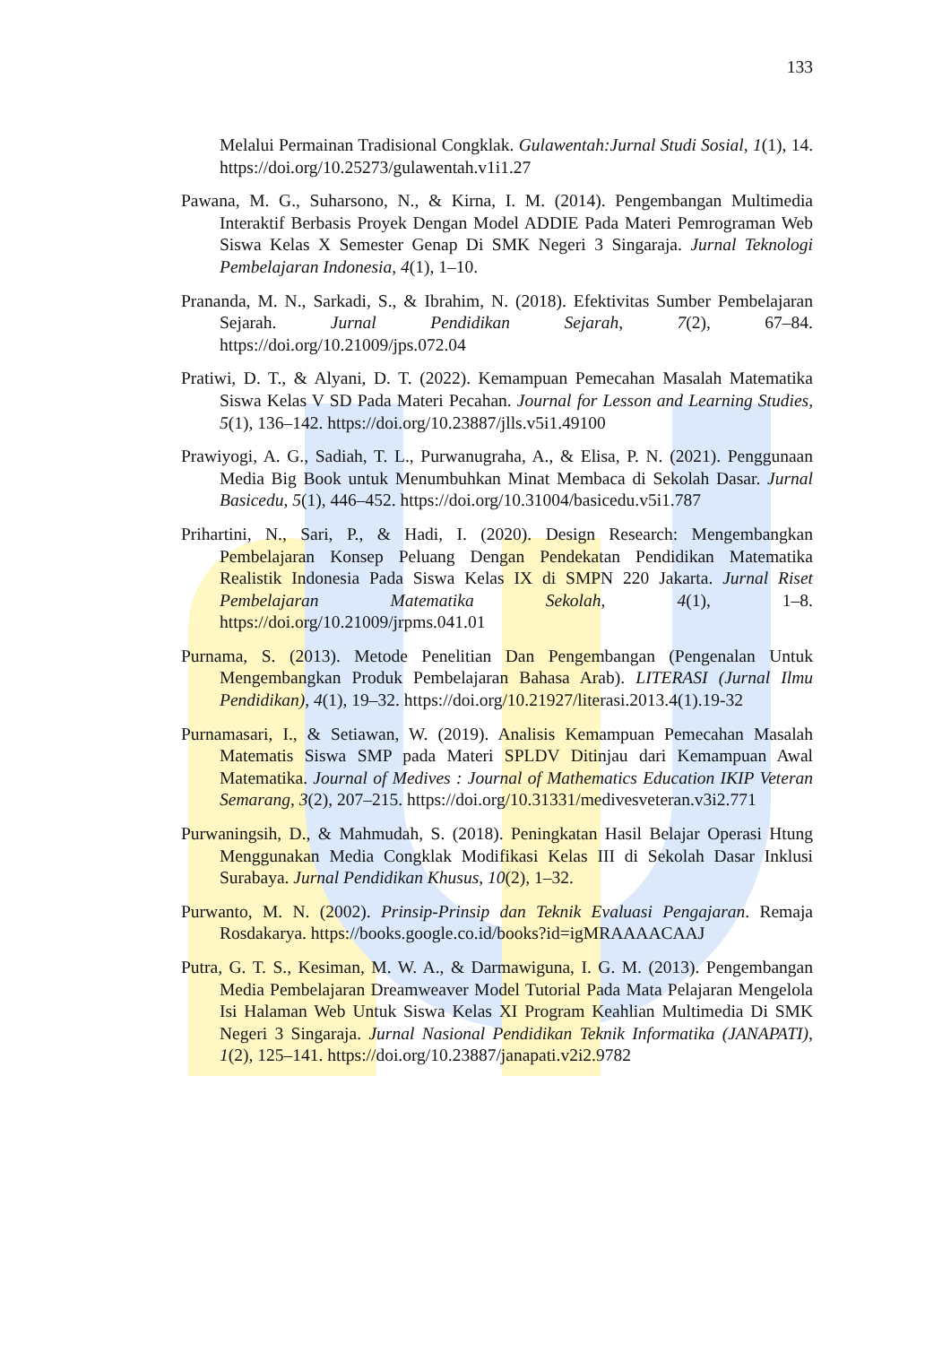133
Melalui Permainan Tradisional Congklak. Gulawentah:Jurnal Studi Sosial, 1(1), 14. https://doi.org/10.25273/gulawentah.v1i1.27
Pawana, M. G., Suharsono, N., & Kirna, I. M. (2014). Pengembangan Multimedia Interaktif Berbasis Proyek Dengan Model ADDIE Pada Materi Pemrograman Web Siswa Kelas X Semester Genap Di SMK Negeri 3 Singaraja. Jurnal Teknologi Pembelajaran Indonesia, 4(1), 1–10.
Prananda, M. N., Sarkadi, S., & Ibrahim, N. (2018). Efektivitas Sumber Pembelajaran Sejarah. Jurnal Pendidikan Sejarah, 7(2), 67–84. https://doi.org/10.21009/jps.072.04
Pratiwi, D. T., & Alyani, D. T. (2022). Kemampuan Pemecahan Masalah Matematika Siswa Kelas V SD Pada Materi Pecahan. Journal for Lesson and Learning Studies, 5(1), 136–142. https://doi.org/10.23887/jlls.v5i1.49100
Prawiyogi, A. G., Sadiah, T. L., Purwanugraha, A., & Elisa, P. N. (2021). Penggunaan Media Big Book untuk Menumbuhkan Minat Membaca di Sekolah Dasar. Jurnal Basicedu, 5(1), 446–452. https://doi.org/10.31004/basicedu.v5i1.787
Prihartini, N., Sari, P., & Hadi, I. (2020). Design Research: Mengembangkan Pembelajaran Konsep Peluang Dengan Pendekatan Pendidikan Matematika Realistik Indonesia Pada Siswa Kelas IX di SMPN 220 Jakarta. Jurnal Riset Pembelajaran Matematika Sekolah, 4(1), 1–8. https://doi.org/10.21009/jrpms.041.01
Purnama, S. (2013). Metode Penelitian Dan Pengembangan (Pengenalan Untuk Mengembangkan Produk Pembelajaran Bahasa Arab). LITERASI (Jurnal Ilmu Pendidikan), 4(1), 19–32. https://doi.org/10.21927/literasi.2013.4(1).19-32
Purnamasari, I., & Setiawan, W. (2019). Analisis Kemampuan Pemecahan Masalah Matematis Siswa SMP pada Materi SPLDV Ditinjau dari Kemampuan Awal Matematika. Journal of Medives : Journal of Mathematics Education IKIP Veteran Semarang, 3(2), 207–215. https://doi.org/10.31331/medivesveteran.v3i2.771
Purwaningsih, D., & Mahmudah, S. (2018). Peningkatan Hasil Belajar Operasi Htung Menggunakan Media Congklak Modifikasi Kelas III di Sekolah Dasar Inklusi Surabaya. Jurnal Pendidikan Khusus, 10(2), 1–32.
Purwanto, M. N. (2002). Prinsip-Prinsip dan Teknik Evaluasi Pengajaran. Remaja Rosdakarya. https://books.google.co.id/books?id=igMRAAAACAAJ
Putra, G. T. S., Kesiman, M. W. A., & Darmawiguna, I. G. M. (2013). Pengembangan Media Pembelajaran Dreamweaver Model Tutorial Pada Mata Pelajaran Mengelola Isi Halaman Web Untuk Siswa Kelas XI Program Keahlian Multimedia Di SMK Negeri 3 Singaraja. Jurnal Nasional Pendidikan Teknik Informatika (JANAPATI), 1(2), 125–141. https://doi.org/10.23887/janapati.v2i2.9782